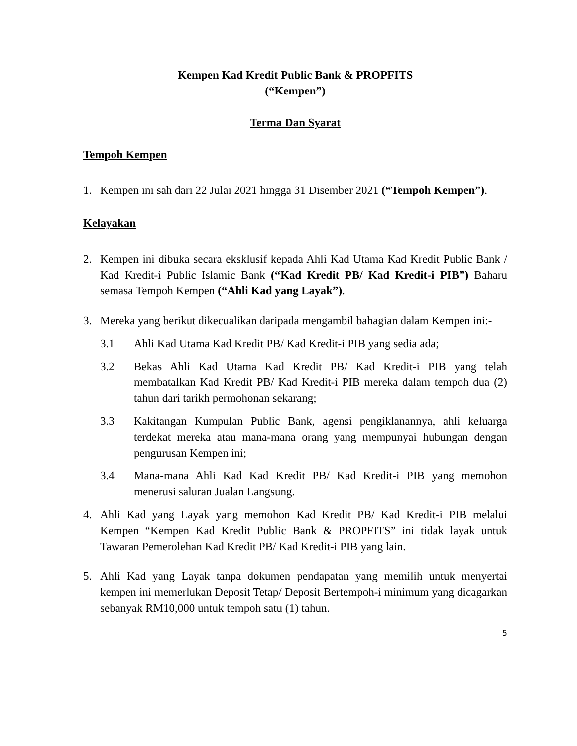Kempen Kad Kredit Public Bank & PROPFITS
(“Kempen”)
Terma Dan Syarat
Tempoh Kempen
1. Kempen ini sah dari 22 Julai 2021 hingga 31 Disember 2021 (“Tempoh Kempen”).
Kelayakan
2. Kempen ini dibuka secara eksklusif kepada Ahli Kad Utama Kad Kredit Public Bank / Kad Kredit-i Public Islamic Bank (“Kad Kredit PB/ Kad Kredit-i PIB”) Baharu semasa Tempoh Kempen (“Ahli Kad yang Layak”).
3. Mereka yang berikut dikecualikan daripada mengambil bahagian dalam Kempen ini:-
3.1 Ahli Kad Utama Kad Kredit PB/ Kad Kredit-i PIB yang sedia ada;
3.2 Bekas Ahli Kad Utama Kad Kredit PB/ Kad Kredit-i PIB yang telah membatalkan Kad Kredit PB/ Kad Kredit-i PIB mereka dalam tempoh dua (2) tahun dari tarikh permohonan sekarang;
3.3 Kakitangan Kumpulan Public Bank, agensi pengiklanannya, ahli keluarga terdekat mereka atau mana-mana orang yang mempunyai hubungan dengan pengurusan Kempen ini;
3.4 Mana-mana Ahli Kad Kad Kredit PB/ Kad Kredit-i PIB yang memohon menerusi saluran Jualan Langsung.
4. Ahli Kad yang Layak yang memohon Kad Kredit PB/ Kad Kredit-i PIB melalui Kempen “Kempen Kad Kredit Public Bank & PROPFITS” ini tidak layak untuk Tawaran Pemerolehan Kad Kredit PB/ Kad Kredit-i PIB yang lain.
5. Ahli Kad yang Layak tanpa dokumen pendapatan yang memilih untuk menyertai kempen ini memerlukan Deposit Tetap/ Deposit Bertempoh-i minimum yang dicagarkan sebanyak RM10,000 untuk tempoh satu (1) tahun.
5